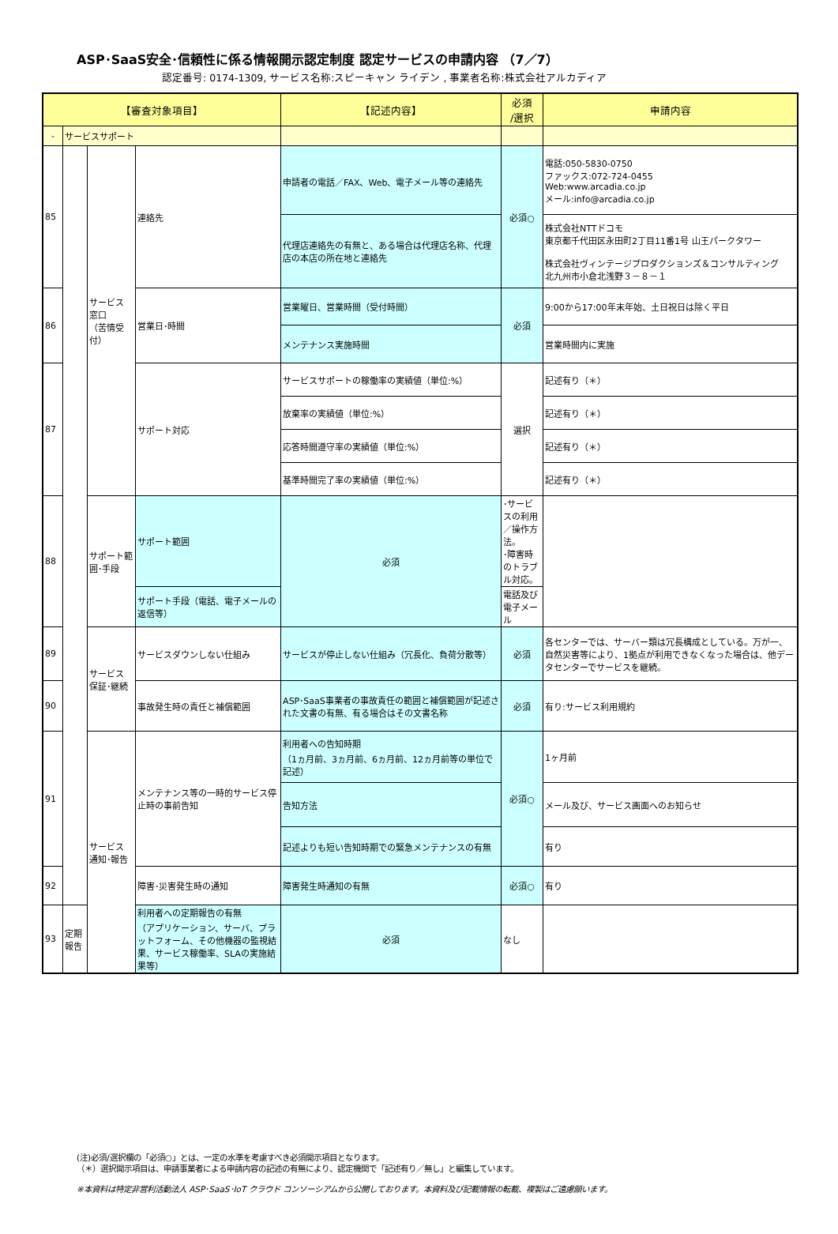ASP･SaaS安全･信頼性に係る情報開示認定制度 認定サービスの申請内容 （7／7）
認定番号: 0174-1309, サービス名称:スピーキャン ライデン , 事業者名称:株式会社アルカディア
| 【審査対象項目】 | | | | 【記述内容】 | 必須 /選択 | 申請内容 |
| --- | --- | --- | --- | --- | --- | --- |
| - | サービスサポート | | | | | |
| 85 | | サービス 窓口 （苦情受付） | 連絡先 | 申請者の電話／FAX、Web、電子メール等の連絡先 | 必須○ | 電話:050-5830-0750 ファックス:072-724-0455 Web:www.arcadia.co.jp メール:info@arcadia.co.jp |
| | | | | 代理店連絡先の有無と、ある場合は代理店名称、代理店の本店の所在地と連絡先 | | 株式会社NTTドコモ 東京都千代田区永田町2丁目11番1号 山王パークタワー 株式会社ヴィンテージプロダクションズ＆コンサルティング 北九州市小倉北浅野３－８－１ |
| 86 | | | 営業日･時間 | 営業曜日、営業時間（受付時間） | 必須 | 9:00から17:00年末年始、土日祝日は除く平日 |
| | | | | メンテナンス実施時間 | | 営業時間内に実施 |
| 87 | | | サポート対応 | サービスサポートの稼働率の実績値（単位:%） | 選択 | 記述有り（＊） |
| | | | | 放棄率の実績値（単位:%） | | 記述有り（＊） |
| | | | | 応答時間遵守率の実績値（単位:%） | | 記述有り（＊） |
| | | | | 基準時間完了率の実績値（単位:%） | | 記述有り（＊） |
| 88 | | サポート範囲･手段 | サポート範囲 | 必須 | ･サービスの利用／操作方法。 ･障害時のトラブル対応。 | |
| | | | サポート手段（電話、電子メールの返信等） | | 電話及び電子メール | |
| 89 | | サービス 保証･継続 | サービスダウンしない仕組み | サービスが停止しない仕組み（冗長化、負荷分散等） | 必須 | 各センターでは、サーバー類は冗長構成としている。万が一、自然災害等により、1拠点が利用できなくなった場合は、他データセンターでサービスを継続。 |
| 90 | | | 事故発生時の責任と補償範囲 | ASP･SaaS事業者の事故責任の範囲と補償範囲が記述された文書の有無、有る場合はその文書名称 | 必須 | 有り:サービス利用規約 |
| 91 | | サービス 通知･報告 | メンテナンス等の一時的サービス停止時の事前告知 | 利用者への告知時期 （1ヵ月前、3ヵ月前、6ヵ月前、12ヵ月前等の単位で記述） | 必須○ | 1ヶ月前 |
| | | | | 告知方法 | | メール及び、サービス画面へのお知らせ |
| | | | | 記述よりも短い告知時期での緊急メンテナンスの有無 | | 有り |
| 92 | | | 障害･災害発生時の通知 | 障害発生時通知の有無 | 必須○ | 有り |
| 93 | 定期報告 | | 利用者への定期報告の有無 （アプリケーション、サーバ、プラットフォーム、その他機器の監視結果、サービス稼働率、SLAの実施結果等） | 必須 | なし | |
(注)必須/選択欄の「必須○」とは、一定の水準を考慮すべき必須開示項目となります。
（＊）選択開示項目は、申請事業者による申請内容の記述の有無により、認定機関で「記述有り／無し」と編集しています。
※本資料は特定非営利活動法人 ASP･SaaS･IoT クラウド コンソーシアムから公開しております。本資料及び記載情報の転載、複製はご遠慮願います。